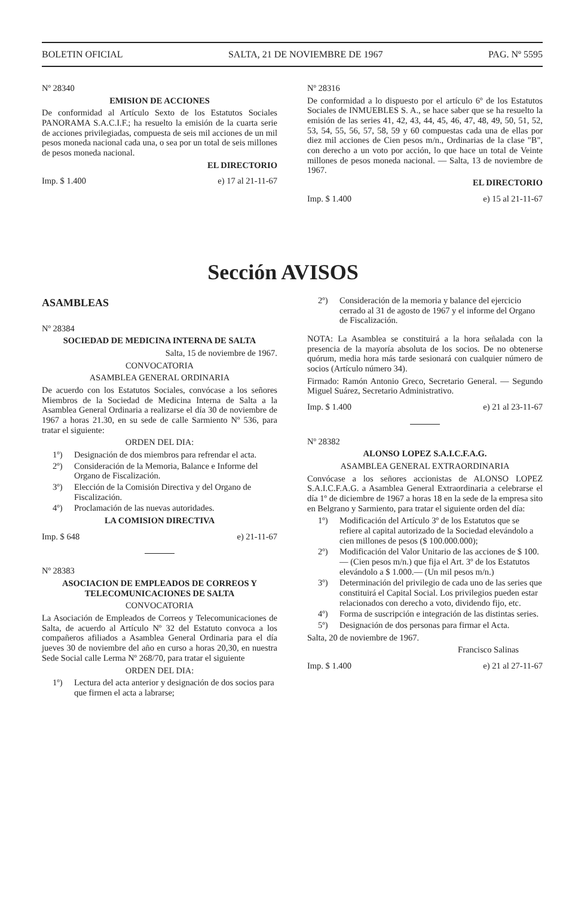BOLETIN OFICIAL SALTA, 21 DE NOVIEMBRE DE 1967 PAG. Nº 5595
Nº 28340
EMISION DE ACCIONES
De conformidad al Artículo Sexto de los Estatutos Sociales PANORAMA S.A.C.I.F.; ha resuelto la emisión de la cuarta serie de acciones privilegiadas, compuesta de seis mil acciones de un mil pesos moneda nacional cada una, o sea por un total de seis millones de pesos moneda nacional.
EL DIRECTORIO
Imp. $ 1.400 e) 17 al 21-11-67
Nº 28316
De conformidad a lo dispuesto por el artículo 6º de los Estatutos Sociales de INMUEBLES S. A., se hace saber que se ha resuelto la emisión de las series 41, 42, 43, 44, 45, 46, 47, 48, 49, 50, 51, 52, 53, 54, 55, 56, 57, 58, 59 y 60 compuestas cada una de ellas por diez mil acciones de Cien pesos m/n., Ordinarias de la clase "B", con derecho a un voto por acción, lo que hace un total de Veinte millones de pesos moneda nacional. — Salta, 13 de noviembre de 1967.
EL DIRECTORIO
Imp. $ 1.400 e) 15 al 21-11-67
Sección AVISOS
ASAMBLEAS
Nº 28384
SOCIEDAD DE MEDICINA INTERNA DE SALTA
Salta, 15 de noviembre de 1967.
CONVOCATORIA
ASAMBLEA GENERAL ORDINARIA
De acuerdo con los Estatutos Sociales, convócase a los señores Miembros de la Sociedad de Medicina Interna de Salta a la Asamblea General Ordinaria a realizarse el día 30 de noviembre de 1967 a horas 21.30, en su sede de calle Sarmiento Nº 536, para tratar el siguiente:
ORDEN DEL DIA:
1º) Designación de dos miembros para refrendar el acta.
2º) Consideración de la Memoria, Balance e Informe del Organo de Fiscalización.
3º) Elección de la Comisión Directiva y del Organo de Fiscalización.
4º) Proclamación de las nuevas autoridades.
LA COMISION DIRECTIVA
Imp. $ 648 e) 21-11-67
Nº 28383
ASOCIACION DE EMPLEADOS DE CORREOS Y TELECOMUNICACIONES DE SALTA
CONVOCATORIA
La Asociación de Empleados de Correos y Telecomunicaciones de Salta, de acuerdo al Artículo Nº 32 del Estatuto convoca a los compañeros afiliados a Asamblea General Ordinaria para el día jueves 30 de noviembre del año en curso a horas 20,30, en nuestra Sede Social calle Lerma Nº 268/70, para tratar el siguiente
ORDEN DEL DIA:
1º) Lectura del acta anterior y designación de dos socios para que firmen el acta a labrarse;
2º) Consideración de la memoria y balance del ejercicio cerrado al 31 de agosto de 1967 y el informe del Organo de Fiscalización.
NOTA: La Asamblea se constituirá a la hora señalada con la presencia de la mayoría absoluta de los socios. De no obtenerse quórum, media hora más tarde sesionará con cualquier número de socios (Artículo número 34).
Firmado: Ramón Antonio Greco, Secretario General. — Segundo Miguel Suárez, Secretario Administrativo.
Imp. $ 1.400 e) 21 al 23-11-67
Nº 28382
ALONSO LOPEZ S.A.I.C.F.A.G.
ASAMBLEA GENERAL EXTRAORDINARIA
Convócase a los señores accionistas de ALONSO LOPEZ S.A.I.C.F.A.G. a Asamblea General Extraordinaria a celebrarse el día 1º de diciembre de 1967 a horas 18 en la sede de la empresa sito en Belgrano y Sarmiento, para tratar el siguiente orden del día:
1º) Modificación del Artículo 3º de los Estatutos que se refiere al capital autorizado de la Sociedad elevándolo a cien millones de pesos ($ 100.000.000);
2º) Modificación del Valor Unitario de las acciones de $ 100.— (Cien pesos m/n.) que fija el Art. 3º de los Estatutos elevándolo a $ 1.000.— (Un mil pesos m/n.)
3º) Determinación del privilegio de cada uno de las series que constituirá el Capital Social. Los privilegios pueden estar relacionados con derecho a voto, dividendo fijo, etc.
4º) Forma de suscripción e integración de las distintas series.
5º) Designación de dos personas para firmar el Acta.
Salta, 20 de noviembre de 1967.
Francisco Salinas
Imp. $ 1.400 e) 21 al 27-11-67